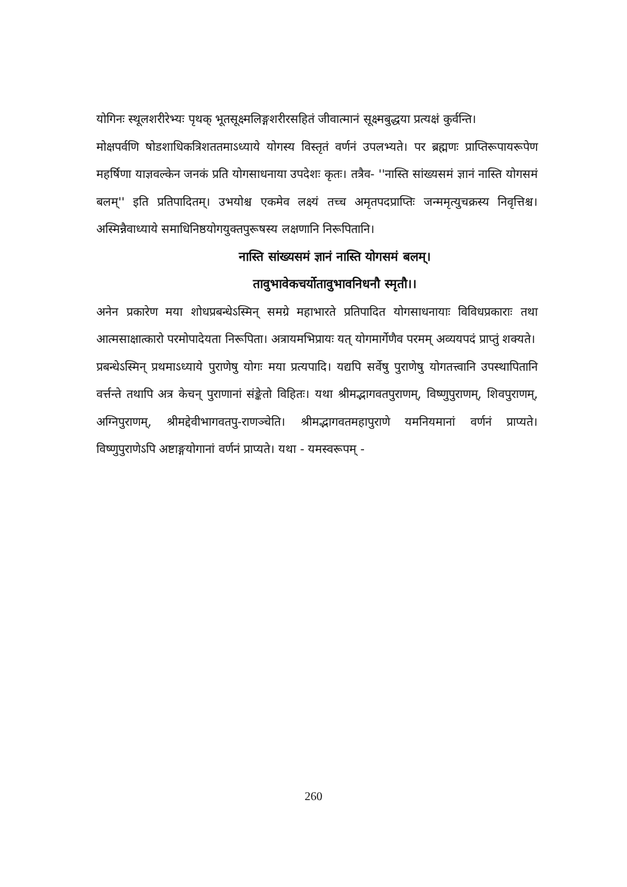योगिनः स्थूलशरीरेभ्यः पृथक् भूतसूक्ष्मलिङ्गशरीरसहितं जीवात्मानं सूक्ष्मबुद्धया प्रत्यक्षं कुर्वन्ति।
मोक्षपर्वणि षोडशाधिकत्रिशततमाऽध्याये योगस्य विस्तृतं वर्णनं उपलभ्यते। पर ब्रह्मणः प्राप्तिरूपायरूपेण महर्षिणा याज्ञवल्केन जनकं प्रति योगसाधनाया उपदेशः कृतः। तत्रैव- ''नास्ति सांख्यसमं ज्ञानं नास्ति योगसमं बलम्'' इति प्रतिपादितम्। उभयोश्च एकमेव लक्ष्यं तच्च अमृतपदप्राप्तिः जन्ममृत्युचक्रस्य निवृत्तिश्च। अस्मिन्नैवाध्याये समाधिनिष्ठयोगयुक्तपुरूषस्य लक्षणानि निरूपितानि।
नास्ति सांख्यसमं ज्ञानं नास्ति योगसमं बलम्।
तावुभावेकचर्योतावुभावनिधनौ स्मृतौ।।
अनेन प्रकारेण मया शोधप्रबन्धेऽस्मिन् समग्रे महाभारते प्रतिपादित योगसाधनायाः विविधप्रकाराः तथा आत्मसाक्षात्कारो परमोपादेयता निरूपिता। अत्रायमभिप्रायः यत् योगमार्गेणैव परमम् अव्ययपदं प्राप्तुं शक्यते।
प्रबन्धेऽस्मिन् प्रथमाऽध्याये पुराणेषु योगः मया प्रत्यपादि। यद्यपि सर्वेषु पुराणेषु योगतत्त्वानि उपस्थापितानि वर्त्तन्ते तथापि अत्र केचन् पुराणानां संङ्केतो विहितः। यथा श्रीमद्भागवतपुराणम्, विष्णुपुराणम्, शिवपुराणम्, अग्निपुराणम्, श्रीमद्देवीभागवतपु-राणञ्चेति। श्रीमद्भागवतमहापुराणे यमनियमानां वर्णनं प्राप्यते। विष्णुपुराणेऽपि अष्टाङ्गयोगानां वर्णनं प्राप्यते। यथा - यमस्वरूपम् -
260